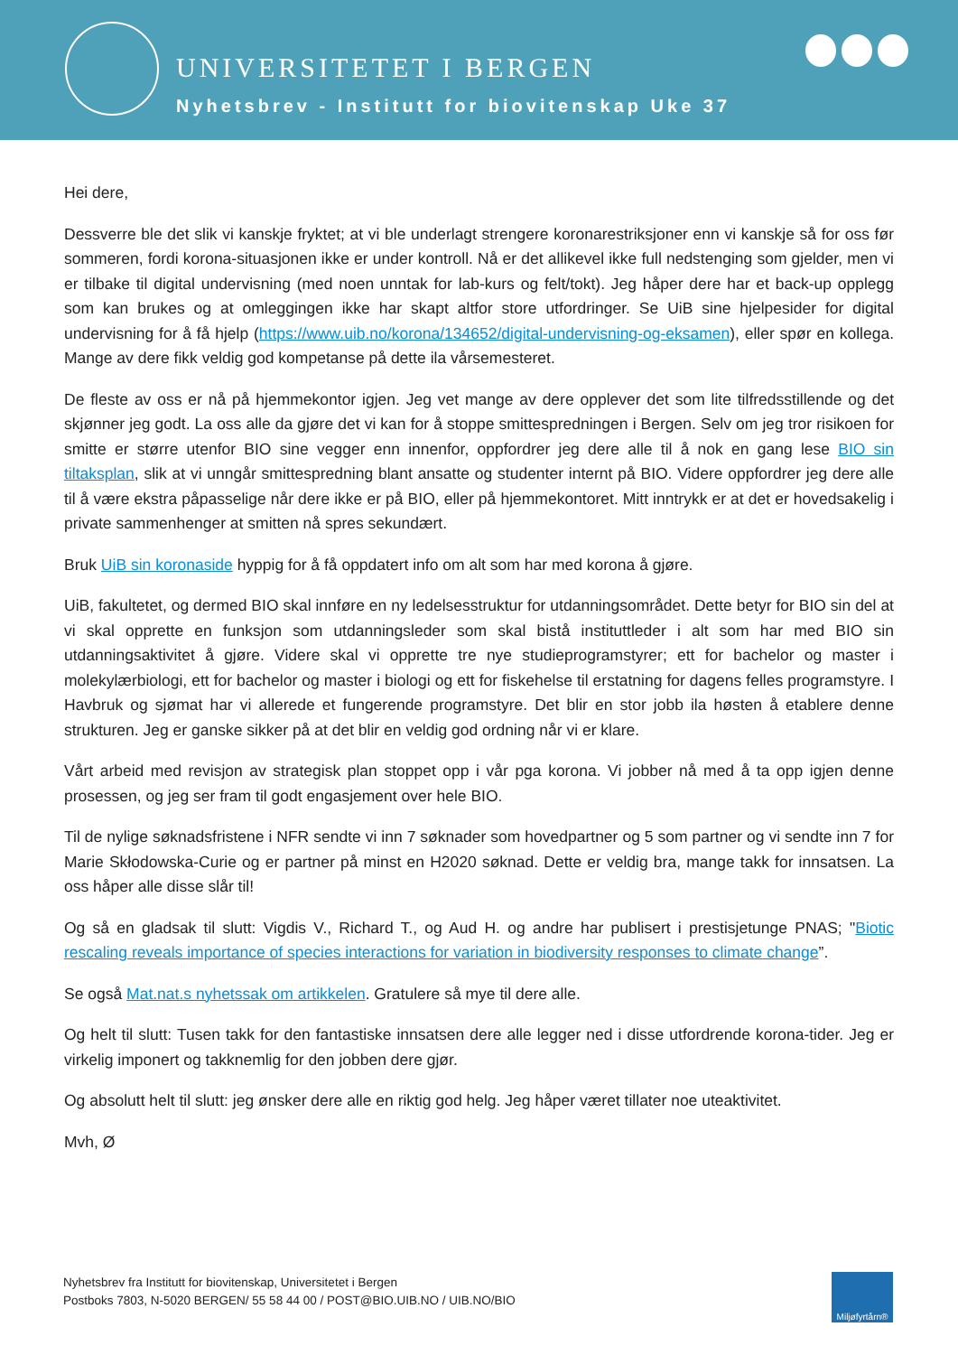UNIVERSITETET I BERGEN
Nyhetsbrev - Institutt for biovitenskap Uke 37
Hei dere,
Dessverre ble det slik vi kanskje fryktet; at vi ble underlagt strengere koronarestriksjoner enn vi kanskje så for oss før sommeren, fordi korona-situasjonen ikke er under kontroll. Nå er det allikevel ikke full nedstenging som gjelder, men vi er tilbake til digital undervisning (med noen unntak for lab-kurs og felt/tokt). Jeg håper dere har et back-up opplegg som kan brukes og at omleggingen ikke har skapt altfor store utfordringer. Se UiB sine hjelpesider for digital undervisning for å få hjelp (https://www.uib.no/korona/134652/digital-undervisning-og-eksamen), eller spør en kollega. Mange av dere fikk veldig god kompetanse på dette ila vårsemesteret.
De fleste av oss er nå på hjemmekontor igjen. Jeg vet mange av dere opplever det som lite tilfredsstillende og det skjønner jeg godt. La oss alle da gjøre det vi kan for å stoppe smittespredningen i Bergen. Selv om jeg tror risikoen for smitte er større utenfor BIO sine vegger enn innenfor, oppfordrer jeg dere alle til å nok en gang lese BIO sin tiltaksplan, slik at vi unngår smittespredning blant ansatte og studenter internt på BIO. Videre oppfordrer jeg dere alle til å være ekstra påpasselige når dere ikke er på BIO, eller på hjemmekontoret. Mitt inntrykk er at det er hovedsakelig i private sammenhenger at smitten nå spres sekundært.
Bruk UiB sin koronaside hyppig for å få oppdatert info om alt som har med korona å gjøre.
UiB, fakultetet, og dermed BIO skal innføre en ny ledelsesstruktur for utdanningsområdet. Dette betyr for BIO sin del at vi skal opprette en funksjon som utdanningsleder som skal bistå instituttleder i alt som har med BIO sin utdanningsaktivitet å gjøre. Videre skal vi opprette tre nye studieprogramstyrer; ett for bachelor og master i molekylærbiologi, ett for bachelor og master i biologi og ett for fiskehelse til erstatning for dagens felles programstyre. I Havbruk og sjømat har vi allerede et fungerende programstyre. Det blir en stor jobb ila høsten å etablere denne strukturen. Jeg er ganske sikker på at det blir en veldig god ordning når vi er klare.
Vårt arbeid med revisjon av strategisk plan stoppet opp i vår pga korona. Vi jobber nå med å ta opp igjen denne prosessen, og jeg ser fram til godt engasjement over hele BIO.
Til de nylige søknadsfristene i NFR sendte vi inn 7 søknader som hovedpartner og 5 som partner og vi sendte inn 7 for Marie Skłodowska-Curie og er partner på minst en H2020 søknad. Dette er veldig bra, mange takk for innsatsen. La oss håper alle disse slår til!
Og så en gladsak til slutt: Vigdis V., Richard T., og Aud H. og andre har publisert i prestisjetunge PNAS; "Biotic rescaling reveals importance of species interactions for variation in biodiversity responses to climate change”.
Se også Mat.nat.s nyhetssak om artikkelen. Gratulere så mye til dere alle.
Og helt til slutt: Tusen takk for den fantastiske innsatsen dere alle legger ned i disse utfordrende korona-tider. Jeg er virkelig imponert og takknemlig for den jobben dere gjør.
Og absolutt helt til slutt: jeg ønsker dere alle en riktig god helg. Jeg håper været tillater noe uteaktivitet.
Mvh, Ø
Nyhetsbrev fra Institutt for biovitenskap, Universitetet i Bergen
Postboks 7803, N-5020 BERGEN/ 55 58 44 00 / POST@BIO.UIB.NO / UIB.NO/BIO
Miljøfyrtårn®